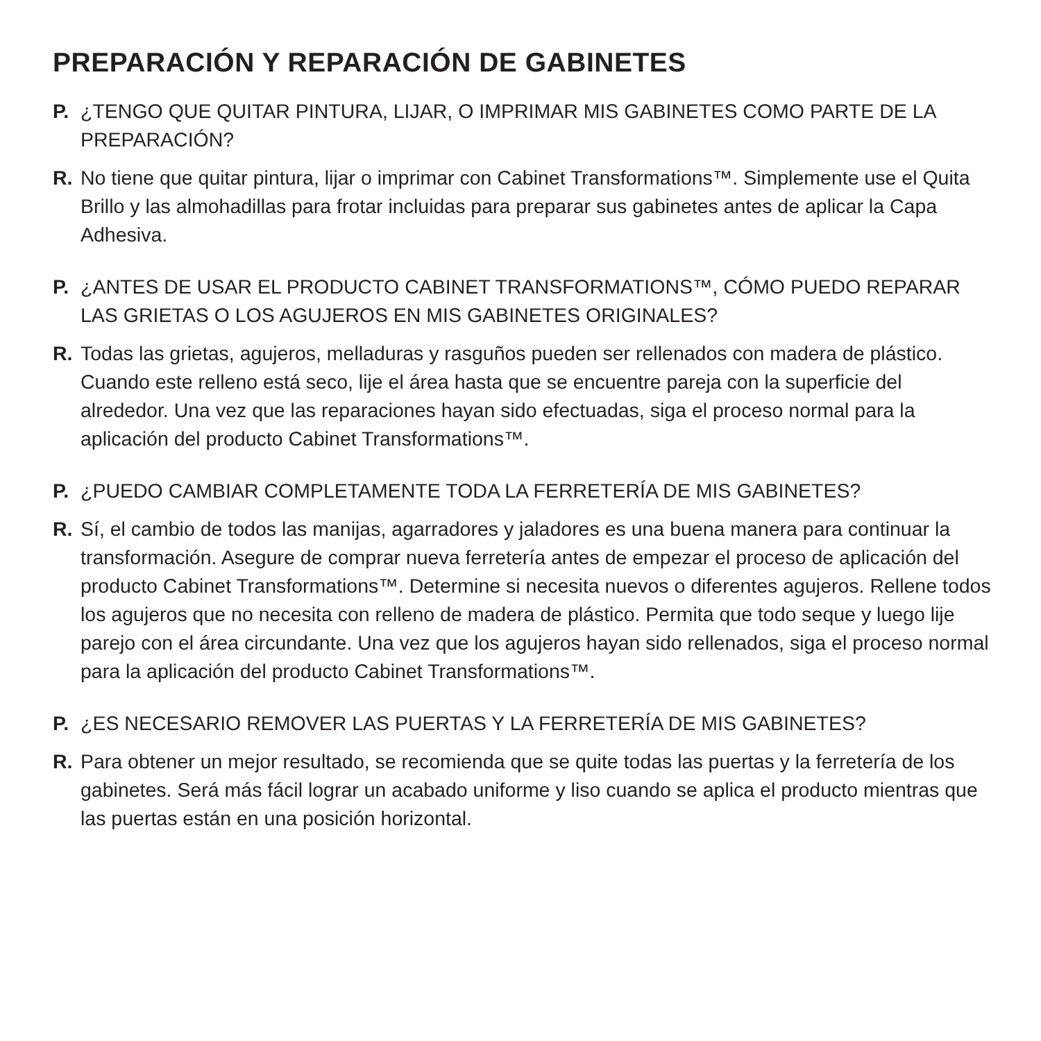PREPARACIÓN Y REPARACIÓN DE GABINETES
P. ¿TENGO QUE QUITAR PINTURA, LIJAR, O IMPRIMAR MIS GABINETES COMO PARTE DE LA PREPARACIÓN?
R. No tiene que quitar pintura, lijar o imprimar con Cabinet Transformations™. Simplemente use el Quita Brillo y las almohadillas para frotar incluidas para preparar sus gabinetes antes de aplicar la Capa Adhesiva.
P. ¿ANTES DE USAR EL PRODUCTO CABINET TRANSFORMATIONS™, CÓMO PUEDO REPARAR LAS GRIETAS O LOS AGUJEROS EN MIS GABINETES ORIGINALES?
R. Todas las grietas, agujeros, melladuras y rasguños pueden ser rellenados con madera de plástico. Cuando este relleno está seco, lije el área hasta que se encuentre pareja con la superficie del alrededor. Una vez que las reparaciones hayan sido efectuadas, siga el proceso normal para la aplicación del producto Cabinet Transformations™.
P. ¿PUEDO CAMBIAR COMPLETAMENTE TODA LA FERRETERÍA DE MIS GABINETES?
R. Sí, el cambio de todos las manijas, agarradores y jaladores es una buena manera para continuar la transformación. Asegure de comprar nueva ferretería antes de empezar el proceso de aplicación del producto Cabinet Transformations™. Determine si necesita nuevos o diferentes agujeros. Rellene todos los agujeros que no necesita con relleno de madera de plástico. Permita que todo seque y luego lije parejo con el área circundante. Una vez que los agujeros hayan sido rellenados, siga el proceso normal para la aplicación del producto Cabinet Transformations™.
P. ¿ES NECESARIO REMOVER LAS PUERTAS Y LA FERRETERÍA DE MIS GABINETES?
R. Para obtener un mejor resultado, se recomienda que se quite todas las puertas y la ferretería de los gabinetes. Será más fácil lograr un acabado uniforme y liso cuando se aplica el producto mientras que las puertas están en una posición horizontal.